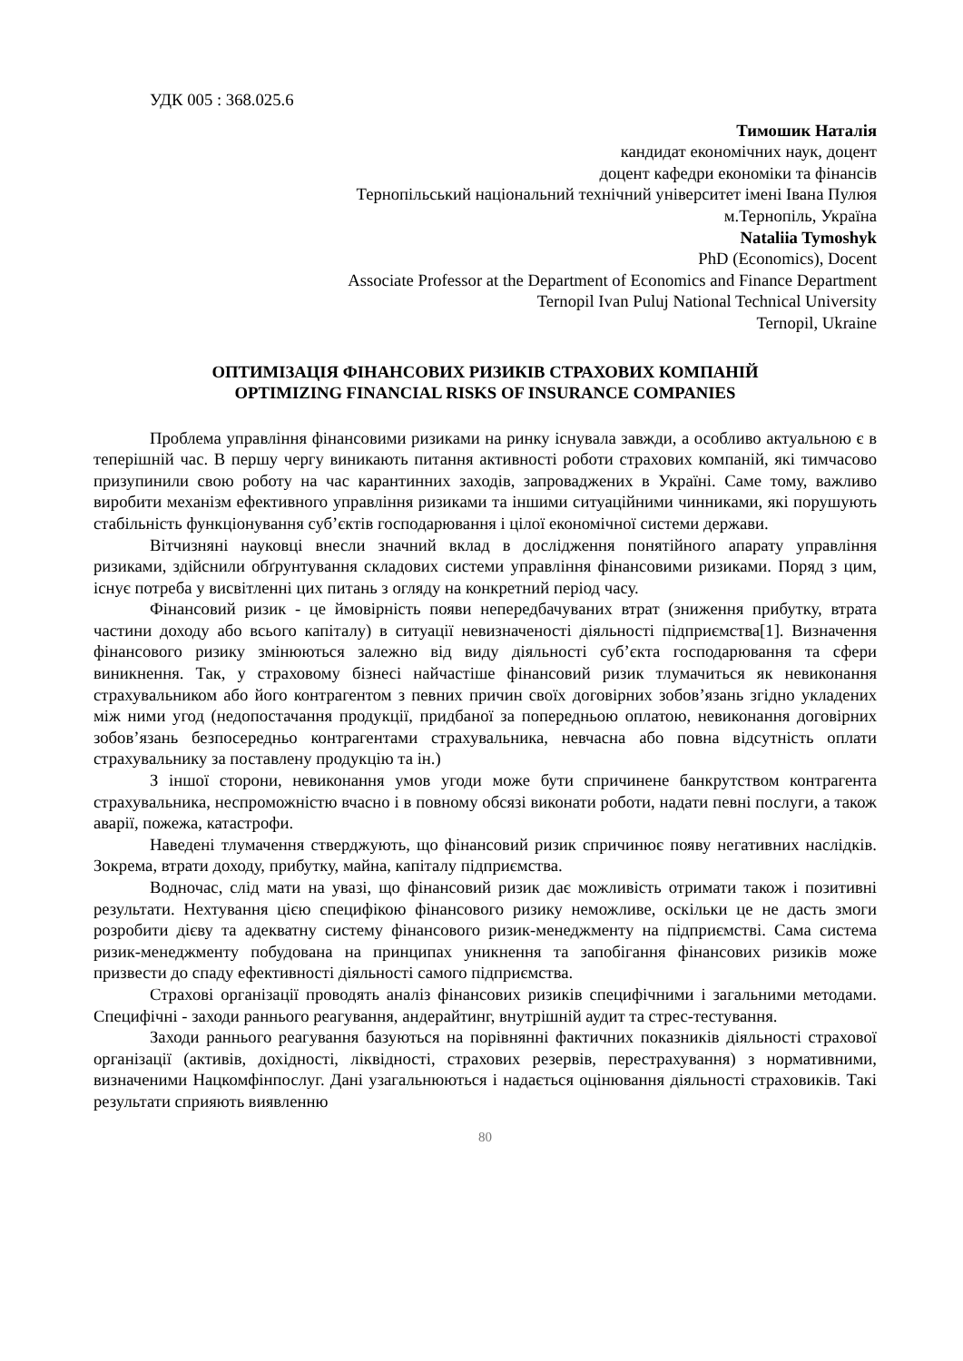УДК 005 : 368.025.6
Тимошик Наталія
кандидат економічних наук, доцент
доцент кафедри економіки та фінансів
Тернопільський національний технічний університет імені Івана Пулюя
м.Тернопіль, Україна
Nataliia Tymoshyk
PhD (Economics), Docent
Associate Professor at the Department of Economics and Finance Department
Ternopil Ivan Puluj National Technical University
Ternopil, Ukraine
ОПТИМІЗАЦІЯ ФІНАНСОВИХ РИЗИКІВ СТРАХОВИХ КОМПАНІЙ
OPTIMIZING FINANCIAL RISKS OF INSURANCE COMPANIES
Проблема управління фінансовими ризиками на ринку існувала завжди, а особливо актуальною є в теперішній час. В першу чергу виникають питання активності роботи страхових компаній, які тимчасово призупинили свою роботу на час карантинних заходів, запроваджених в Україні. Саме тому, важливо виробити механізм ефективного управління ризиками та іншими ситуаційними чинниками, які порушують стабільність функціонування суб’єктів господарювання і цілої економічної системи держави.
Вітчизняні науковці внесли значний вклад в дослідження понятійного апарату управління ризиками, здійснили обґрунтування складових системи управління фінансовими ризиками. Поряд з цим, існує потреба у висвітленні цих питань з огляду на конкретний період часу.
Фінансовий ризик - це ймовірність появи непередбачуваних втрат (зниження прибутку, втрата частини доходу або всього капіталу) в ситуації невизначеності діяльності підприємства[1]. Визначення фінансового ризику змінюються залежно від виду діяльності суб’єкта господарювання та сфери виникнення. Так, у страховому бізнесі найчастіше фінансовий ризик тлумачиться як невиконання страхувальником або його контрагентом з певних причин своїх договірних зобов’язань згідно укладених між ними угод (недопостачання продукції, придбаної за попередньою оплатою, невиконання договірних зобов’язань безпосередньо контрагентами страхувальника, невчасна або повна відсутність оплати страхувальнику за поставлену продукцію та ін.)
З іншої сторони, невиконання умов угоди може бути спричинене банкрутством контрагента страхувальника, неспроможністю вчасно і в повному обсязі виконати роботи, надати певні послуги, а також аварії, пожежа, катастрофи.
Наведені тлумачення стверджують, що фінансовий ризик спричинює появу негативних наслідків. Зокрема, втрати доходу, прибутку, майна, капіталу підприємства.
Водночас, слід мати на увазі, що фінансовий ризик дає можливість отримати також і позитивні результати. Нехтування цією специфікою фінансового ризику неможливе, оскільки це не дасть змоги розробити дієву та адекватну систему фінансового ризик-менеджменту на підприємстві. Сама система ризик-менеджменту побудована на принципах уникнення та запобігання фінансових ризиків може призвести до спаду ефективності діяльності самого підприємства.
Страхові організації проводять аналіз фінансових ризиків специфічними і загальними методами. Специфічні - заходи раннього реагування, андерайтинг, внутрішній аудит та стрес-тестування.
Заходи раннього реагування базуються на порівнянні фактичних показників діяльності страхової організації (активів, дохідності, ліквідності, страхових резервів, перестрахування) з нормативними, визначеними Нацкомфінпослуг. Дані узагальнюються і надається оцінювання діяльності страховиків. Такі результати сприяють виявленню
80